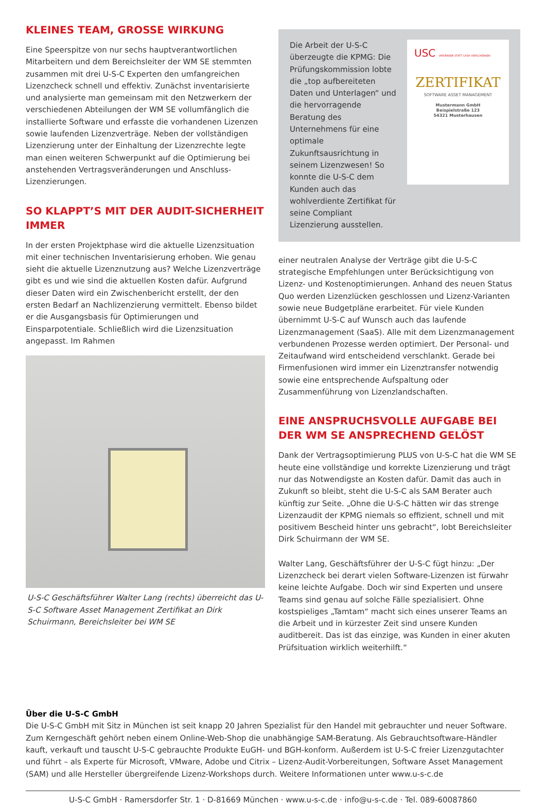KLEINES TEAM, GROSSE WIRKUNG
Eine Speerspitze von nur sechs hauptverantwortlichen Mitarbeitern und dem Bereichsleiter der WM SE stemmten zusammen mit drei U-S-C Experten den umfangreichen Lizenzcheck schnell und effektiv. Zunächst inventarisierte und analysierte man gemeinsam mit den Netzwerkern der verschiedenen Abteilungen der WM SE vollumfänglich die installierte Software und erfasste die vorhandenen Lizenzen sowie laufenden Lizenzverträge. Neben der vollständigen Lizenzierung unter der Einhaltung der Lizenzrechte legte man einen weiteren Schwerpunkt auf die Optimierung bei anstehenden Vertragsveränderungen und Anschluss-Lizenzierungen.
SO KLAPPT’S MIT DER AUDIT-SICHERHEIT IMMER
In der ersten Projektphase wird die aktuelle Lizenzsituation mit einer technischen Inventarisierung erhoben. Wie genau sieht die aktuelle Lizenznutzung aus? Welche Lizenzverträge gibt es und wie sind die aktuellen Kosten dafür. Aufgrund dieser Daten wird ein Zwischenbericht erstellt, der den ersten Bedarf an Nachlizenzierung vermittelt. Ebenso bildet er die Ausgangsbasis für Optimierungen und Einsparpotentiale. Schließlich wird die Lizenzsituation angepasst. Im Rahmen
U-S-C Geschäftsführer Walter Lang (rechts) überreicht das U-S-C Software Asset Management Zertifikat an Dirk Schuirmann, Bereichsleiter bei WM SE
Die Arbeit der U-S-C überzeugte die KPMG: Die Prüfungskommission lobte die „top aufbereiteten Daten und Unterlagen“ und die hervorragende Beratung des Unternehmens für eine optimale Zukunftsausrichtung in seinem Lizenzwesen! So konnte die U-S-C dem Kunden auch das wohlverdiente Zertifikat für seine Compliant Lizenzierung ausstellen.
USC UMDENKEN STATT CASH VERSCHENKEN
ZERTIFIKAT
SOFTWARE ASSET MANAGEMENT
Mustermann GmbH
Beispielstraße 123
54321 Musterhausen
einer neutralen Analyse der Verträge gibt die U-S-C strategische Empfehlungen unter Berücksichtigung von Lizenz- und Kostenoptimierungen. Anhand des neuen Status Quo werden Lizenzlücken geschlossen und Lizenz-Varianten sowie neue Budgetpläne erarbeitet. Für viele Kunden übernimmt U-S-C auf Wunsch auch das laufende Lizenzmanagement (SaaS). Alle mit dem Lizenzmanagement verbundenen Prozesse werden optimiert. Der Personal- und Zeitaufwand wird entscheidend verschlankt. Gerade bei Firmenfusionen wird immer ein Lizenztransfer notwendig sowie eine entsprechende Aufspaltung oder Zusammenführung von Lizenzlandschaften.
EINE ANSPRUCHSVOLLE AUFGABE BEI DER WM SE ANSPRECHEND GELÖST
Dank der Vertragsoptimierung PLUS von U-S-C hat die WM SE heute eine vollständige und korrekte Lizenzierung und trägt nur das Notwendigste an Kosten dafür. Damit das auch in Zukunft so bleibt, steht die U-S-C als SAM Berater auch künftig zur Seite. „Ohne die U-S-C hätten wir das strenge Lizenzaudit der KPMG niemals so effizient, schnell und mit positivem Bescheid hinter uns gebracht“, lobt Bereichsleiter Dirk Schuirmann der WM SE.
Walter Lang, Geschäftsführer der U-S-C fügt hinzu: „Der Lizenzcheck bei derart vielen Software-Lizenzen ist fürwahr keine leichte Aufgabe. Doch wir sind Experten und unsere Teams sind genau auf solche Fälle spezialisiert. Ohne kostspieliges „Tamtam“ macht sich eines unserer Teams an die Arbeit und in kürzester Zeit sind unsere Kunden auditbereit. Das ist das einzige, was Kunden in einer akuten Prüfsituation wirklich weiterhilft.“
Über die U-S-C GmbH
Die U-S-C GmbH mit Sitz in München ist seit knapp 20 Jahren Spezialist für den Handel mit gebrauchter und neuer Software. Zum Kerngeschäft gehört neben einem Online-Web-Shop die unabhängige SAM-Beratung. Als Gebrauchtsoftware-Händler kauft, verkauft und tauscht U-S-C gebrauchte Produkte EuGH- und BGH-konform. Außerdem ist U-S-C freier Lizenzgutachter und führt – als Experte für Microsoft, VMware, Adobe und Citrix – Lizenz-Audit-Vorbereitungen, Software Asset Management (SAM) und alle Hersteller übergreifende Lizenz-Workshops durch. Weitere Informationen unter www.u-s-c.de
U-S-C GmbH · Ramersdorfer Str. 1 · D-81669 München · www.u-s-c.de · info@u-s-c.de · Tel. 089-60087860